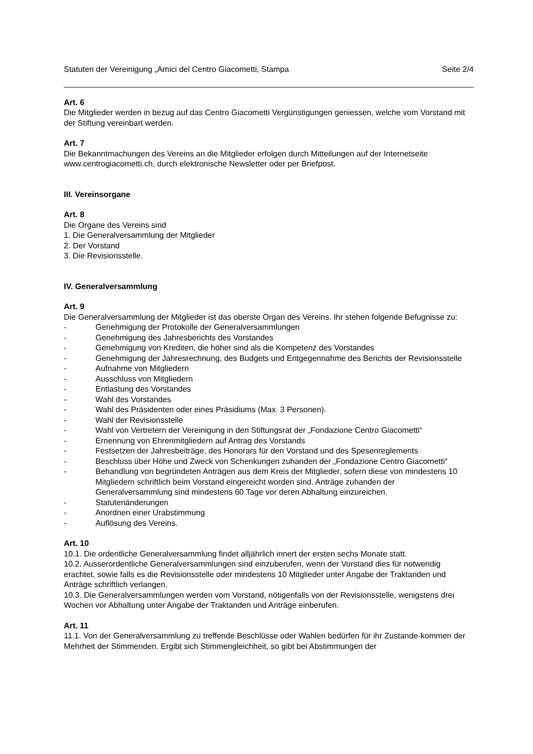Statuten der Vereinigung „Amici del Centro Giacometti, Stampa Seite 2/4
Art. 6
Die Mitglieder werden in bezug auf das Centro Giacometti Vergünstigungen geniessen, welche vom Vorstand mit der Stiftung vereinbart werden.
Art. 7
Die Bekanntmachungen des Vereins an die Mitglieder erfolgen durch Mitteilungen auf der Internetseite www.centrogiacometti.ch, durch elektronische Newsletter oder per Briefpost.
III. Vereinsorgane
Art. 8
Die Organe des Vereins sind
1. Die Generalversammlung der Mitglieder
2. Der Vorstand
3. Die Revisionsstelle.
IV. Generalversammlung
Art. 9
Die Generalversammlung der Mitglieder ist das oberste Organ des Vereins. Ihr stehen folgende Befugnisse zu:
- Genehmigung der Protokolle der Generalversammlungen
- Genehmigung des Jahresberichts des Vorstandes
- Genehmigung von Krediten, die höher sind als die Kompetenz des Vorstandes
- Genehmigung der Jahresrechnung, des Budgets und Entgegennahme des Berichts der Revisionsstelle
- Aufnahme von Mitgliedern
- Ausschluss von Mitgliedern
- Entlastung des Vorstandes
- Wahl des Vorstandes
- Wahl des Präsidenten oder eines Präsidiums (Max. 3 Personen).
- Wahl der Revisionsstelle
- Wahl von Vertretern der Vereinigung in den Stiftungsrat der „Fondazione Centro Giacometti“
- Ernennung von Ehrenmitgliedern auf Antrag des Vorstands
- Festsetzen der Jahresbeiträge, des Honorars für den Vorstand und des Spesenreglements
- Beschluss über Höhe und Zweck von Schenkungen zuhanden der „Fondazione Centro Giacometti“
- Behandlung von begründeten Anträgen aus dem Kreis der Mitglieder, sofern diese von mindestens 10 Mitgliedern schriftlich beim Vorstand eingereicht worden sind. Anträge zuhanden der Generalversammlung sind mindestens 60 Tage vor deren Abhaltung einzureichen.
- Statutenänderungen
- Anordnen einer Urabstimmung
- Auflösung des Vereins.
Art. 10
10.1. Die ordentliche Generalversammlung findet alljährlich innert der ersten sechs Monate statt.
10.2. Ausserordentliche Generalversammlungen sind einzuberufen, wenn der Vorstand dies für notwendig erachtet, sowie falls es die Revisionsstelle oder mindestens 10 Mitglieder unter Angabe der Traktanden und Anträge schriftlich verlangen.
10.3. Die Generalversammlungen werden vom Vorstand, nötigenfalls von der Revisionsstelle, wenigstens drei Wochen vor Abhaltung unter Angabe der Traktanden und Anträge einberufen.
Art. 11
11.1. Von der Generalversammlung zu treffende Beschlüsse oder Wahlen bedürfen für ihr Zustande-kommen der Mehrheit der Stimmenden. Ergibt sich Stimmengleichheit, so gibt bei Abstimmungen der